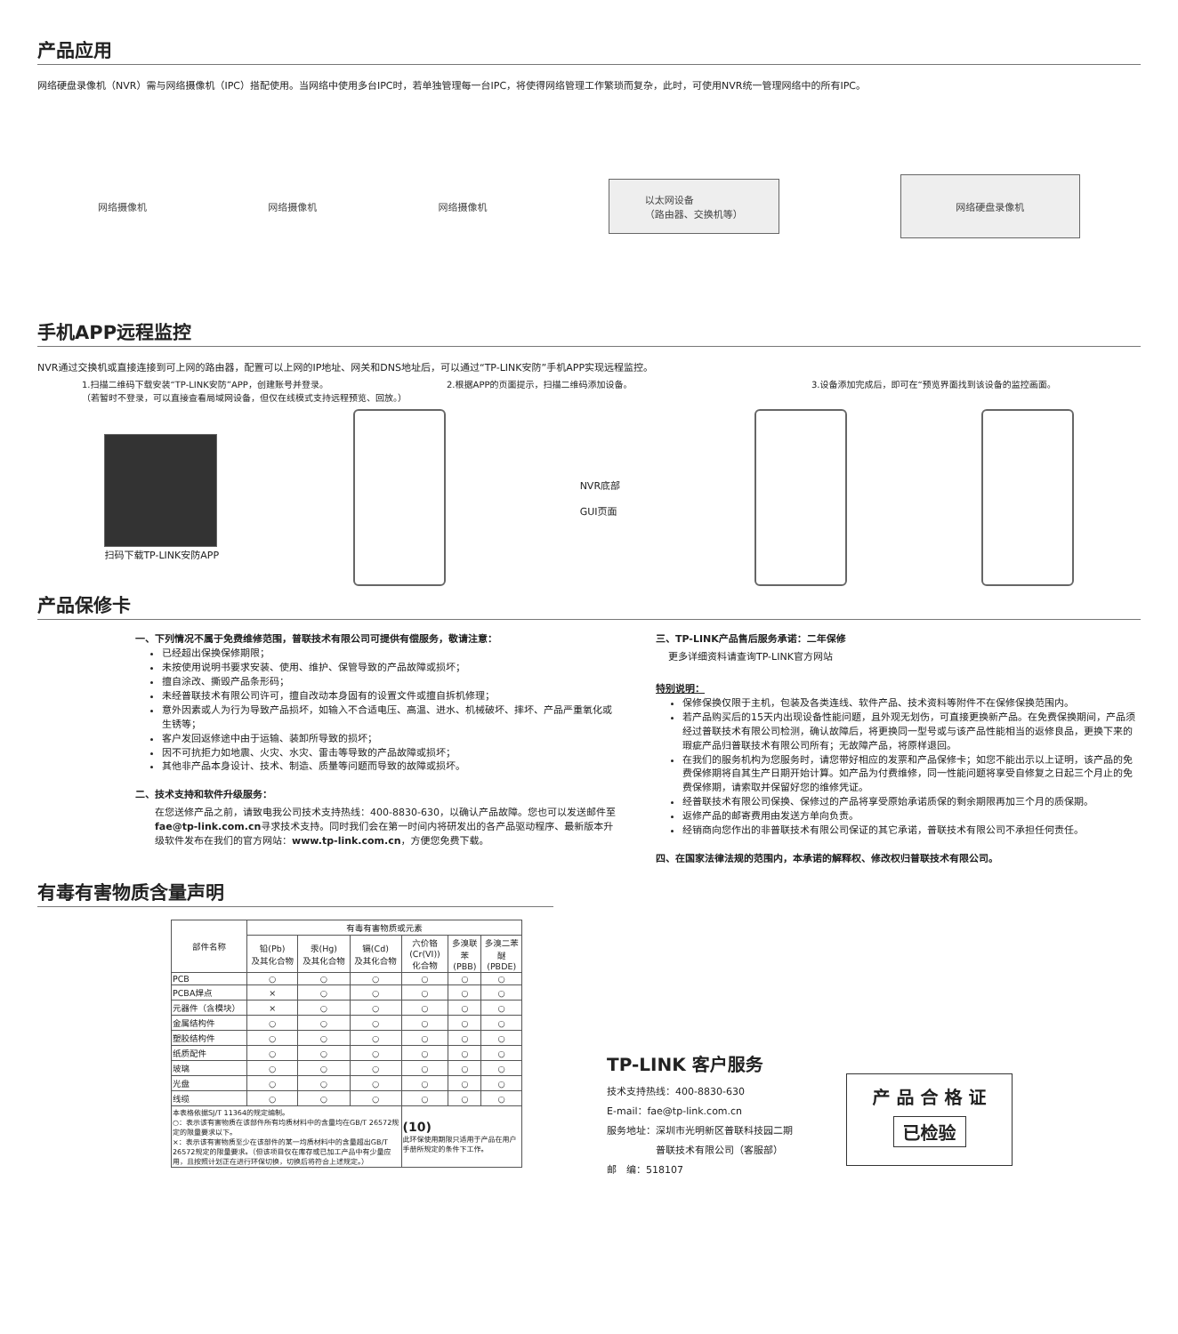产品应用
网络硬盘录像机（NVR）需与网络摄像机（IPC）搭配使用。当网络中使用多台IPC时，若单独管理每一台IPC，将使得网络管理工作繁琐而复杂，此时，可使用NVR统一管理网络中的所有IPC。
网络摄像机 网络摄像机 网络摄像机
以太网设备
（路由器、交换机等）
网络硬盘录像机
手机APP远程监控
NVR通过交换机或直接连接到可上网的路由器，配置可以上网的IP地址、网关和DNS地址后，可以通过“TP-LINK安防”手机APP实现远程监控。
1.扫描二维码下载安装“TP-LINK安防”APP，创建账号并登录。
（若暂时不登录，可以直接查看局域网设备，但仅在线模式支持远程预览、回放。）
2.根据APP的页面提示，扫描二维码添加设备。
3.设备添加完成后，即可在“预览界面找到该设备的监控画面。
扫码下载TP-LINK安防APP
NVR底部
GUI页面
产品保修卡
一、下列情况不属于免费维修范围，普联技术有限公司可提供有偿服务，敬请注意：
已经超出保换保修期限；
未按使用说明书要求安装、使用、维护、保管导致的产品故障或损坏；
擅自涂改、撕毁产品条形码；
未经普联技术有限公司许可，擅自改动本身固有的设置文件或擅自拆机修理；
意外因素或人为行为导致产品损坏，如输入不合适电压、高温、进水、机械破坏、摔坏、产品严重氧化或生锈等；
客户发回返修途中由于运输、装卸所导致的损坏；
因不可抗拒力如地震、火灾、水灾、雷击等导致的产品故障或损坏；
其他非产品本身设计、技术、制造、质量等问题而导致的故障或损坏。
二、技术支持和软件升级服务：
在您送修产品之前，请致电我公司技术支持热线：400-8830-630，以确认产品故障。您也可以发送邮件至fae@tp-link.com.cn寻求技术支持。同时我们会在第一时间内将研发出的各产品驱动程序、最新版本升级软件发布在我们的官方网站：www.tp-link.com.cn，方便您免费下载。
三、TP-LINK产品售后服务承诺：二年保修
更多详细资料请查询TP-LINK官方网站
特别说明：
保修保换仅限于主机，包装及各类连线、软件产品、技术资料等附件不在保修保换范围内。
若产品购买后的15天内出现设备性能问题，且外观无划伤，可直接更换新产品。在免费保换期间，产品须经过普联技术有限公司检测，确认故障后，将更换同一型号或与该产品性能相当的返修良品，更换下来的瑕疵产品归普联技术有限公司所有；无故障产品，将原样退回。
在我们的服务机构为您服务时，请您带好相应的发票和产品保修卡；如您不能出示以上证明，该产品的免费保修期将自其生产日期开始计算。如产品为付费维修，同一性能问题将享受自修复之日起三个月止的免费保修期，请索取并保留好您的维修凭证。
经普联技术有限公司保换、保修过的产品将享受原始承诺质保的剩余期限再加三个月的质保期。
返修产品的邮寄费用由发送方单向负责。
经销商向您作出的非普联技术有限公司保证的其它承诺，普联技术有限公司不承担任何责任。
四、在国家法律法规的范围内，本承诺的解释权、修改权归普联技术有限公司。
有毒有害物质含量声明
| 部件名称 | 有毒有害物质或元素 | | | | | |
| --- | --- | --- | --- | --- | --- | --- |
| | 铅(Pb) 及其化合物 | 汞(Hg) 及其化合物 | 镉(Cd) 及其化合物 | 六价铬(Cr(VI)) 化合物 | 多溴联苯 (PBB) | 多溴二苯醚 (PBDE) |
| PCB | ○ | ○ | ○ | ○ | ○ | ○ |
| PCBA焊点 | × | ○ | ○ | ○ | ○ | ○ |
| 元器件（含模块） | × | ○ | ○ | ○ | ○ | ○ |
| 金属结构件 | ○ | ○ | ○ | ○ | ○ | ○ |
| 塑胶结构件 | ○ | ○ | ○ | ○ | ○ | ○ |
| 纸质配件 | ○ | ○ | ○ | ○ | ○ | ○ |
| 玻璃 | ○ | ○ | ○ | ○ | ○ | ○ |
| 光盘 | ○ | ○ | ○ | ○ | ○ | ○ |
| 线缆 | ○ | ○ | ○ | ○ | ○ | ○ |
| 本表格依据SJ/T 11364的规定编制。 ○：表示该有害物质在该部件所有均质材料中的含量均在GB/T 26572规定的限量要求以下。 ×：表示该有害物质至少在该部件的某一均质材料中的含量超出GB/T 26572规定的限量要求。（但该项目仅在库存或已加工产品中有少量应用，且按照计划正在进行环保切换，切换后将符合上述规定。） | | | | (10) 此环保使用期限只适用于产品在用户手册所规定的条件下工作。 | | |
TP-LINK 客户服务
技术支持热线：400-8830-630
E-mail：fae@tp-link.com.cn
服务地址：深圳市光明新区普联科技园二期
　　　　　普联技术有限公司（客服部）
邮　编：518107
产 品 合 格 证
已检验